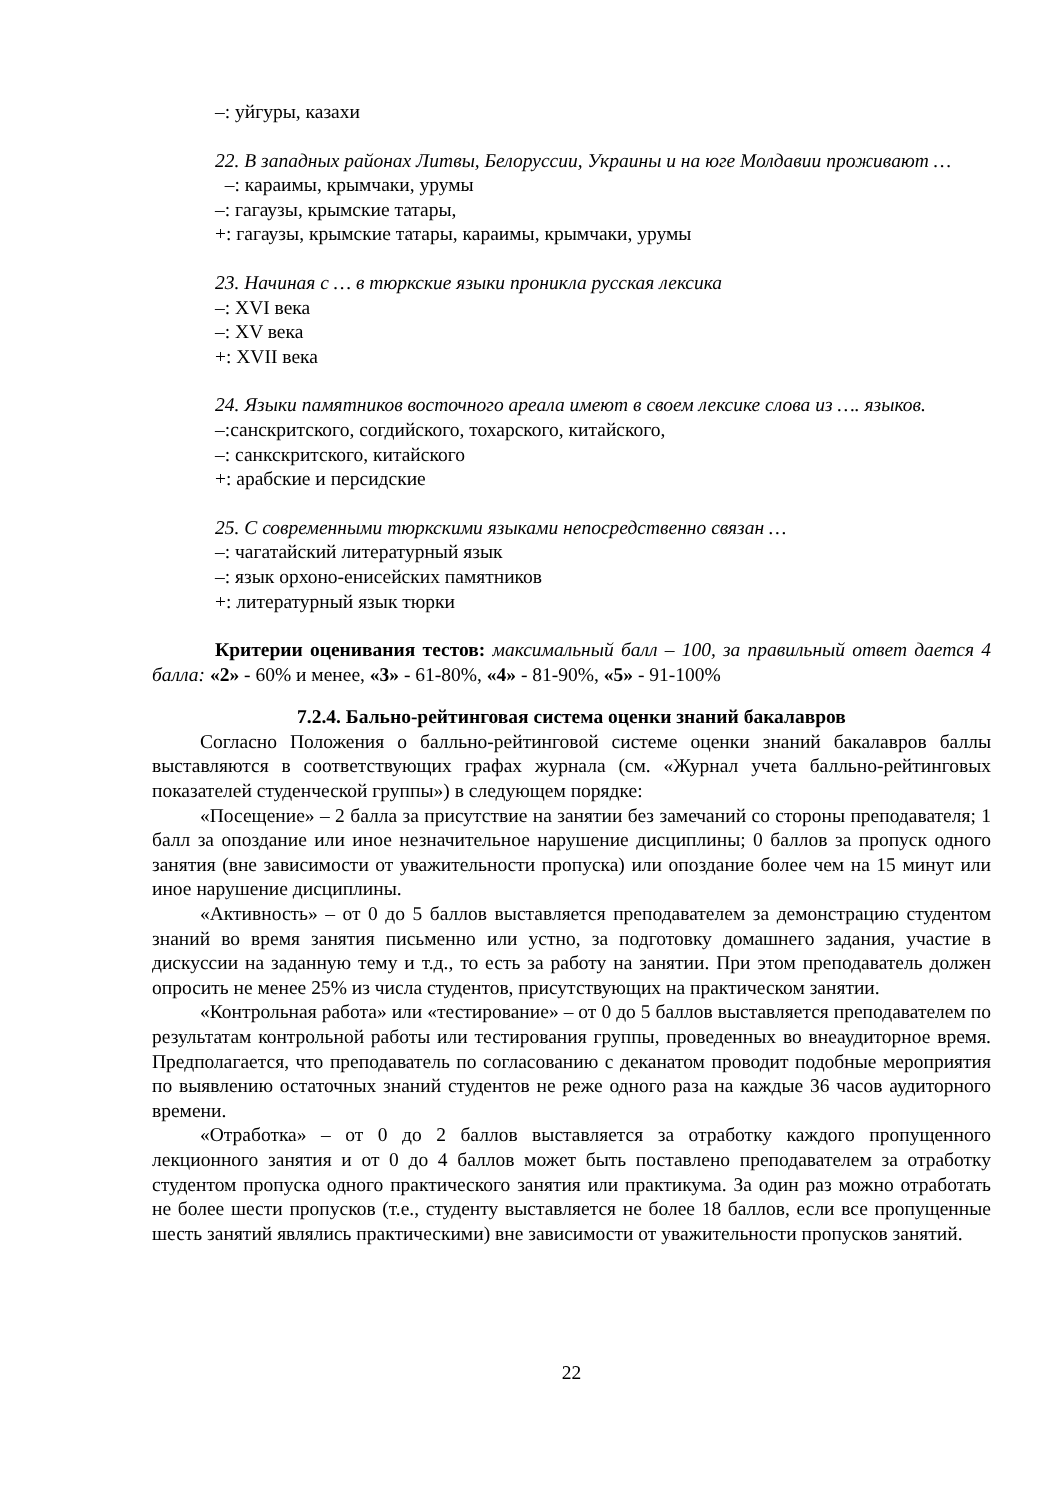–: уйгуры, казахи
22. В западных районах Литвы, Белоруссии, Украины и на юге Молдавии проживают …
–: караимы, крымчаки, урумы
–: гагаузы, крымские татары,
+: гагаузы, крымские татары, караимы, крымчаки, урумы
23. Начиная с … в тюркские языки проникла русская лексика
–: XVI века
–: XV века
+: XVII века
24. Языки памятников восточного ареала имеют в своем лексике слова из …. языков.
–:санскритского, согдийского, тохарского, китайского,
–: санкскритского, китайского
+: арабские и персидские
25. С современными тюркскими языками непосредственно связан …
–: чагатайский литературный язык
–: язык орхоно-енисейских памятников
+: литературный язык тюрки
Критерии оценивания тестов: максимальный балл – 100, за правильный ответ дается 4 балла: «2» - 60% и менее, «3» - 61-80%, «4» - 81-90%, «5» - 91-100%
7.2.4. Бально-рейтинговая система оценки знаний бакалавров
Согласно Положения о балльно-рейтинговой системе оценки знаний бакалавров баллы выставляются в соответствующих графах журнала (см. «Журнал учета балльно-рейтинговых показателей студенческой группы») в следующем порядке:
«Посещение» – 2 балла за присутствие на занятии без замечаний со стороны преподавателя; 1 балл за опоздание или иное незначительное нарушение дисциплины; 0 баллов за пропуск одного занятия (вне зависимости от уважительности пропуска) или опоздание более чем на 15 минут или иное нарушение дисциплины.
«Активность» – от 0 до 5 баллов выставляется преподавателем за демонстрацию студентом знаний во время занятия письменно или устно, за подготовку домашнего задания, участие в дискуссии на заданную тему и т.д., то есть за работу на занятии. При этом преподаватель должен опросить не менее 25% из числа студентов, присутствующих на практическом занятии.
«Контрольная работа» или «тестирование» – от 0 до 5 баллов выставляется преподавателем по результатам контрольной работы или тестирования группы, проведенных во внеаудиторное время. Предполагается, что преподаватель по согласованию с деканатом проводит подобные мероприятия по выявлению остаточных знаний студентов не реже одного раза на каждые 36 часов аудиторного времени.
«Отработка» – от 0 до 2 баллов выставляется за отработку каждого пропущенного лекционного занятия и от 0 до 4 баллов может быть поставлено преподавателем за отработку студентом пропуска одного практического занятия или практикума. За один раз можно отработать не более шести пропусков (т.е., студенту выставляется не более 18 баллов, если все пропущенные шесть занятий являлись практическими) вне зависимости от уважительности пропусков занятий.
22